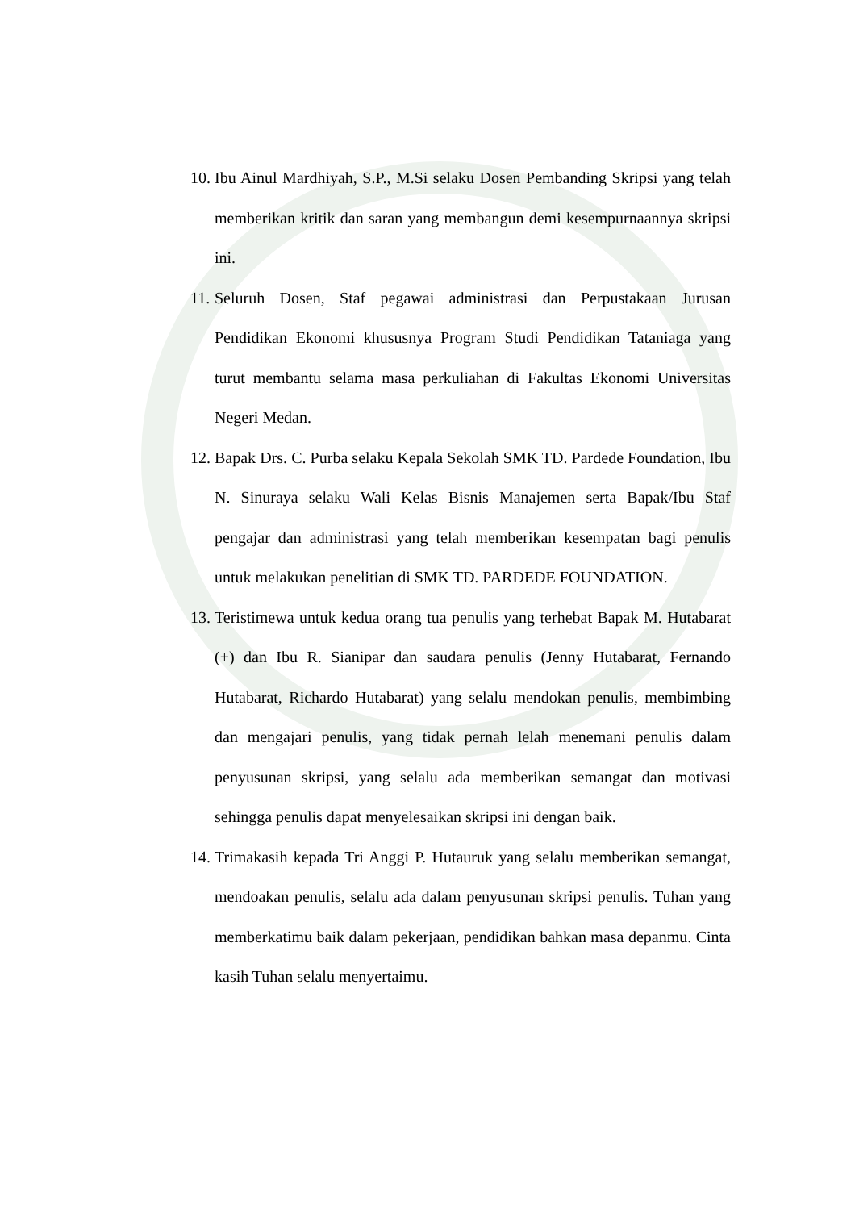10. Ibu Ainul Mardhiyah, S.P., M.Si selaku Dosen Pembanding Skripsi yang telah memberikan kritik dan saran yang membangun demi kesempurnaannya skripsi ini.
11. Seluruh Dosen, Staf pegawai administrasi dan Perpustakaan Jurusan Pendidikan Ekonomi khususnya Program Studi Pendidikan Tataniaga yang turut membantu selama masa perkuliahan di Fakultas Ekonomi Universitas Negeri Medan.
12. Bapak Drs. C. Purba selaku Kepala Sekolah SMK TD. Pardede Foundation, Ibu N. Sinuraya selaku Wali Kelas Bisnis Manajemen serta Bapak/Ibu Staf pengajar dan administrasi yang telah memberikan kesempatan bagi penulis untuk melakukan penelitian di SMK TD. PARDEDE FOUNDATION.
13. Teristimewa untuk kedua orang tua penulis yang terhebat Bapak M. Hutabarat (+) dan Ibu R. Sianipar dan saudara penulis (Jenny Hutabarat, Fernando Hutabarat, Richardo Hutabarat) yang selalu mendokan penulis, membimbing dan mengajari penulis, yang tidak pernah lelah menemani penulis dalam penyusunan skripsi, yang selalu ada memberikan semangat dan motivasi sehingga penulis dapat menyelesaikan skripsi ini dengan baik.
14. Trimakasih kepada Tri Anggi P. Hutauruk yang selalu memberikan semangat, mendoakan penulis, selalu ada dalam penyusunan skripsi penulis. Tuhan yang memberkatimu baik dalam pekerjaan, pendidikan bahkan masa depanmu. Cinta kasih Tuhan selalu menyertaimu.